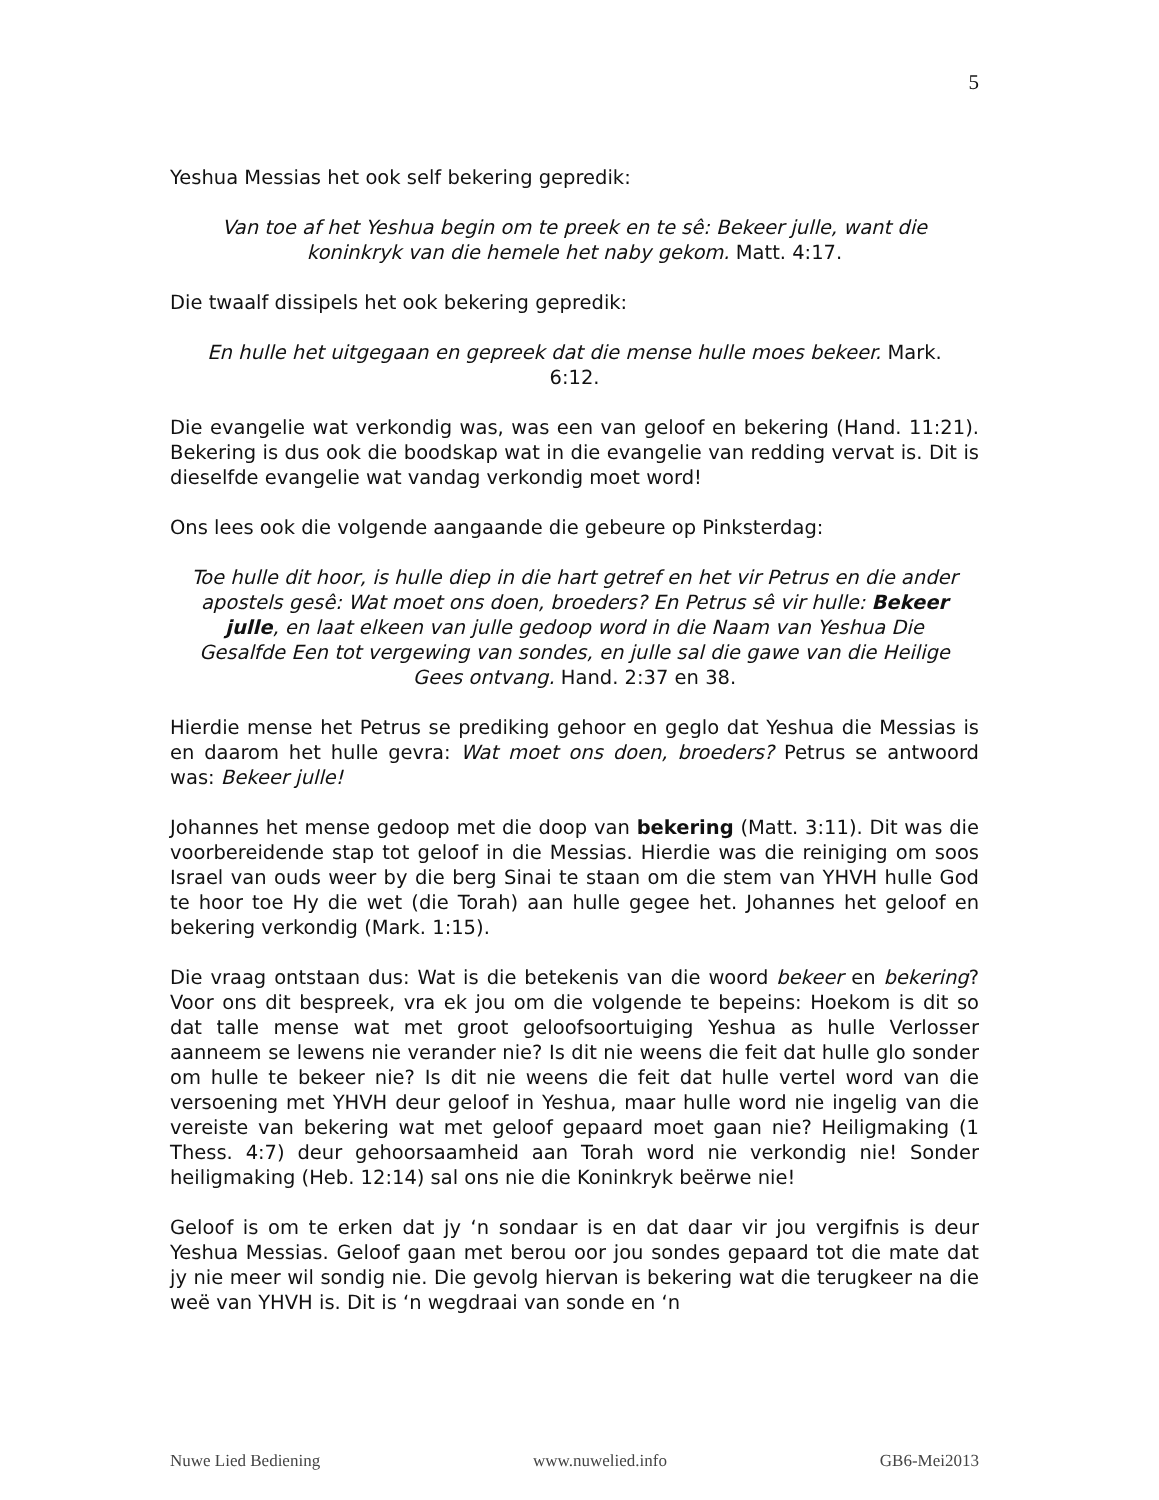5
Yeshua Messias het ook self bekering gepredik:
Van toe af het Yeshua begin om te preek en te sê: Bekeer julle, want die koninkryk van die hemele het naby gekom. Matt. 4:17.
Die twaalf dissipels het ook bekering gepredik:
En hulle het uitgegaan en gepreek dat die mense hulle moes bekeer. Mark. 6:12.
Die evangelie wat verkondig was, was een van geloof en bekering (Hand. 11:21). Bekering is dus ook die boodskap wat in die evangelie van redding vervat is. Dit is dieselfde evangelie wat vandag verkondig moet word!
Ons lees ook die volgende aangaande die gebeure op Pinksterdag:
Toe hulle dit hoor, is hulle diep in die hart getref en het vir Petrus en die ander apostels gesê: Wat moet ons doen, broeders? En Petrus sê vir hulle: Bekeer julle, en laat elkeen van julle gedoop word in die Naam van Yeshua Die Gesalfde Een tot vergewing van sondes, en julle sal die gawe van die Heilige Gees ontvang. Hand. 2:37 en 38.
Hierdie mense het Petrus se prediking gehoor en geglo dat Yeshua die Messias is en daarom het hulle gevra: Wat moet ons doen, broeders? Petrus se antwoord was: Bekeer julle!
Johannes het mense gedoop met die doop van bekering (Matt. 3:11). Dit was die voorbereidende stap tot geloof in die Messias. Hierdie was die reiniging om soos Israel van ouds weer by die berg Sinai te staan om die stem van YHVH hulle God te hoor toe Hy die wet (die Torah) aan hulle gegee het. Johannes het geloof en bekering verkondig (Mark. 1:15).
Die vraag ontstaan dus: Wat is die betekenis van die woord bekeer en bekering? Voor ons dit bespreek, vra ek jou om die volgende te bepeins: Hoekom is dit so dat talle mense wat met groot geloofsoortuiging Yeshua as hulle Verlosser aanneem se lewens nie verander nie? Is dit nie weens die feit dat hulle glo sonder om hulle te bekeer nie? Is dit nie weens die feit dat hulle vertel word van die versoening met YHVH deur geloof in Yeshua, maar hulle word nie ingelig van die vereiste van bekering wat met geloof gepaard moet gaan nie? Heiligmaking (1 Thess. 4:7) deur gehoorsaamheid aan Torah word nie verkondig nie! Sonder heiligmaking (Heb. 12:14) sal ons nie die Koninkryk beërwe nie!
Geloof is om te erken dat jy ‘n sondaar is en dat daar vir jou vergifnis is deur Yeshua Messias. Geloof gaan met berou oor jou sondes gepaard tot die mate dat jy nie meer wil sondig nie. Die gevolg hiervan is bekering wat die terugkeer na die weë van YHVH is. Dit is ‘n wegdraai van sonde en ‘n
Nuwe Lied Bediening www.nuwelied.info GB6-Mei2013